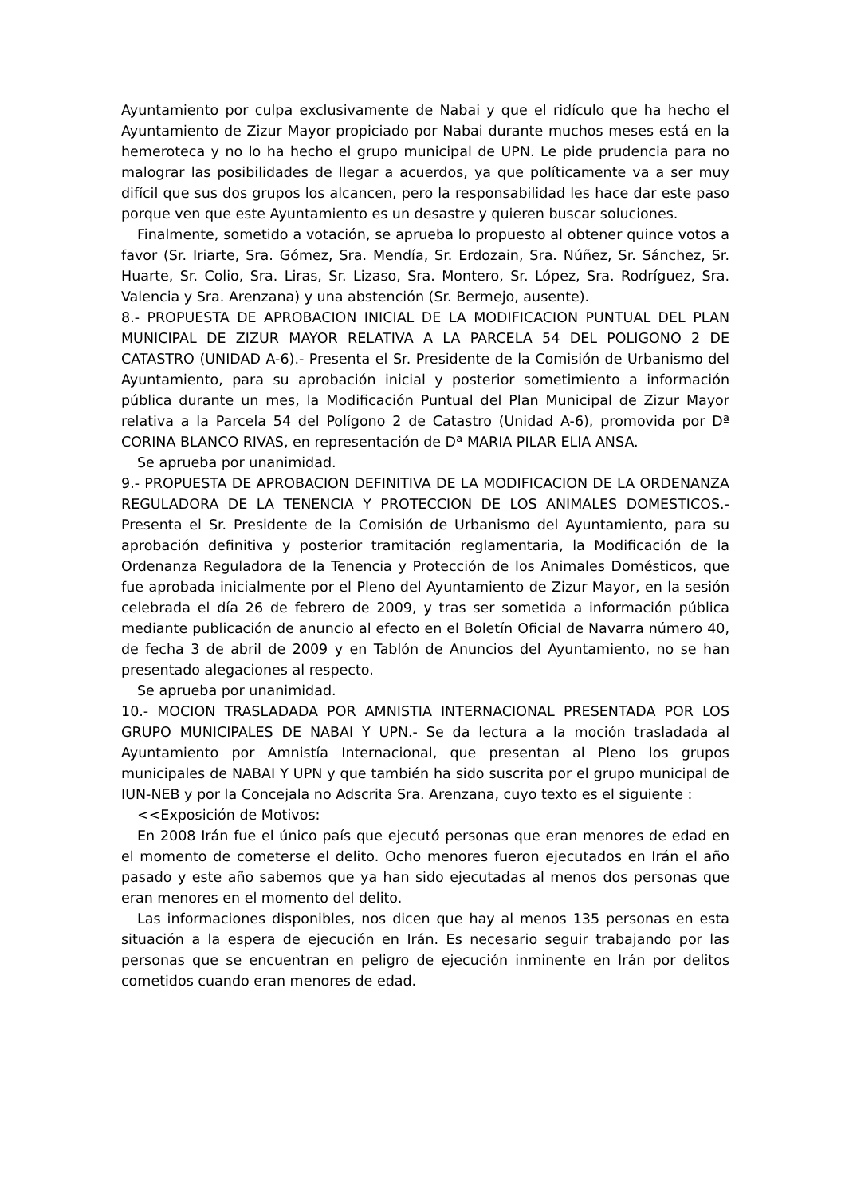Ayuntamiento por culpa exclusivamente de Nabai y que el ridículo que ha hecho el Ayuntamiento de Zizur Mayor propiciado por Nabai durante muchos meses está en la hemeroteca y no lo ha hecho el grupo municipal de UPN. Le pide prudencia para no malograr las posibilidades de llegar a acuerdos, ya que políticamente va a ser muy difícil que sus dos grupos los alcancen, pero la responsabilidad les hace dar este paso porque ven que este Ayuntamiento es un desastre y quieren buscar soluciones.
Finalmente, sometido a votación, se aprueba lo propuesto al obtener quince votos a favor (Sr. Iriarte, Sra. Gómez, Sra. Mendía, Sr. Erdozain, Sra. Núñez, Sr. Sánchez, Sr. Huarte, Sr. Colio, Sra. Liras, Sr. Lizaso, Sra. Montero, Sr. López, Sra. Rodríguez, Sra. Valencia y Sra. Arenzana) y una abstención (Sr. Bermejo, ausente).
8.- PROPUESTA DE APROBACION INICIAL DE LA MODIFICACION PUNTUAL DEL PLAN MUNICIPAL DE ZIZUR MAYOR RELATIVA A LA PARCELA 54 DEL POLIGONO 2 DE CATASTRO (UNIDAD A-6).- Presenta el Sr. Presidente de la Comisión de Urbanismo del Ayuntamiento, para su aprobación inicial y posterior sometimiento a información pública durante un mes, la Modificación Puntual del Plan Municipal de Zizur Mayor relativa a la Parcela 54 del Polígono 2 de Catastro (Unidad A-6), promovida por Dª CORINA BLANCO RIVAS, en representación de Dª MARIA PILAR ELIA ANSA.
Se aprueba por unanimidad.
9.- PROPUESTA DE APROBACION DEFINITIVA DE LA MODIFICACION DE LA ORDENANZA REGULADORA DE LA TENENCIA Y PROTECCION DE LOS ANIMALES DOMESTICOS.- Presenta el Sr. Presidente de la Comisión de Urbanismo del Ayuntamiento, para su aprobación definitiva y posterior tramitación reglamentaria, la Modificación de la Ordenanza Reguladora de la Tenencia y Protección de los Animales Domésticos, que fue aprobada inicialmente por el Pleno del Ayuntamiento de Zizur Mayor, en la sesión celebrada el día 26 de febrero de 2009, y tras ser sometida a información pública mediante publicación de anuncio al efecto en el Boletín Oficial de Navarra número 40, de fecha 3 de abril de 2009 y en Tablón de Anuncios del Ayuntamiento, no se han presentado alegaciones al respecto.
Se aprueba por unanimidad.
10.- MOCION TRASLADADA POR AMNISTIA INTERNACIONAL PRESENTADA POR LOS GRUPO MUNICIPALES DE NABAI Y UPN.- Se da lectura a la moción trasladada al Ayuntamiento por Amnistía Internacional, que presentan al Pleno los grupos municipales de NABAI Y UPN y que también ha sido suscrita por el grupo municipal de IUN-NEB y por la Concejala no Adscrita Sra. Arenzana, cuyo texto es el siguiente :
<<Exposición de Motivos:
En 2008 Irán fue el único país que ejecutó personas que eran menores de edad en el momento de cometerse el delito. Ocho menores fueron ejecutados en Irán el año pasado y este año sabemos que ya han sido ejecutadas al menos dos personas que eran menores en el momento del delito.
Las informaciones disponibles, nos dicen que hay al menos 135 personas en esta situación a la espera de ejecución en Irán. Es necesario seguir trabajando por las personas que se encuentran en peligro de ejecución inminente en Irán por delitos cometidos cuando eran menores de edad.